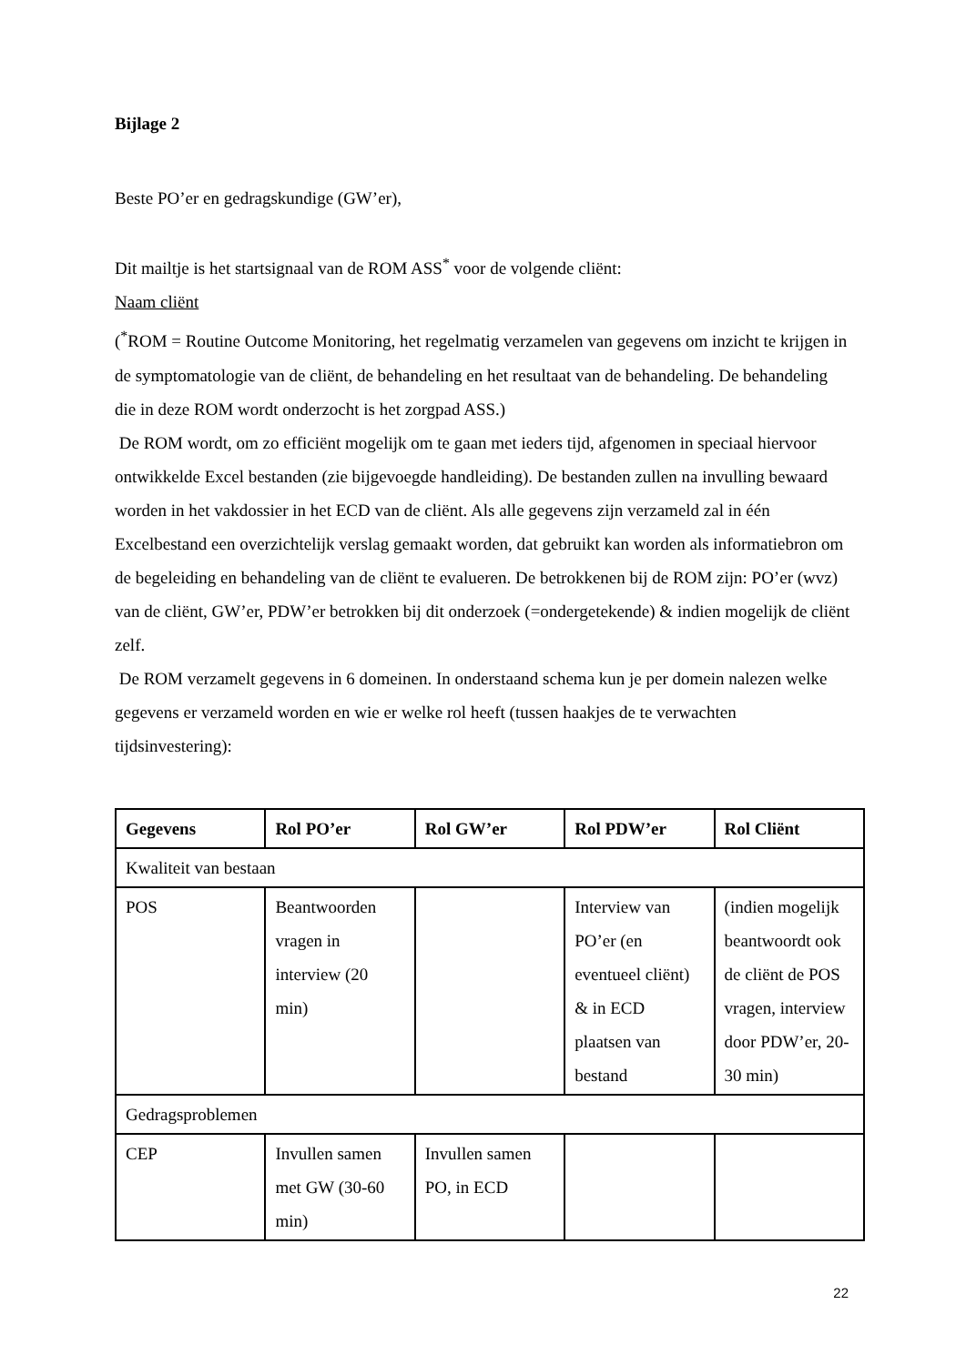Bijlage 2
Beste PO’er en gedragskundige (GW’er),
Dit mailtje is het startsignaal van de ROM ASS<sup>*</sup> voor de volgende cliënt:
Naam cliënt
(<sup>*</sup>ROM = Routine Outcome Monitoring, het regelmatig verzamelen van gegevens om inzicht te krijgen in de symptomatologie van de cliënt, de behandeling en het resultaat van de behandeling. De behandeling die in deze ROM wordt onderzocht is het zorgpad ASS.)
De ROM wordt, om zo efficiënt mogelijk om te gaan met ieders tijd, afgenomen in speciaal hiervoor ontwikkelde Excel bestanden (zie bijgevoegde handleiding). De bestanden zullen na invulling bewaard worden in het vakdossier in het ECD van de cliënt. Als alle gegevens zijn verzameld zal in één Excelbestand een overzichtelijk verslag gemaakt worden, dat gebruikt kan worden als informatiebron om de begeleiding en behandeling van de cliënt te evalueren. De betrokkenen bij de ROM zijn: PO’er (wvz) van de cliënt, GW’er, PDW’er betrokken bij dit onderzoek (=ondergetekende) & indien mogelijk de cliënt zelf.
De ROM verzamelt gegevens in 6 domeinen. In onderstaand schema kun je per domein nalezen welke gegevens er verzameld worden en wie er welke rol heeft (tussen haakjes de te verwachten tijdsinvestering):
| Gegevens | Rol PO’er | Rol GW’er | Rol PDW’er | Rol Cliënt |
| --- | --- | --- | --- | --- |
| Kwaliteit van bestaan | | | | |
| POS | Beantwoorden vragen in interview (20 min) | | Interview van PO’er (en eventueel cliënt) & in ECD plaatsen van bestand | (indien mogelijk beantwoordt ook de cliënt de POS vragen, interview door PDW’er, 20-30 min) |
| Gedragsproblemen | | | | |
| CEP | Invullen samen met GW (30-60 min) | Invullen samen PO, in ECD | | |
22